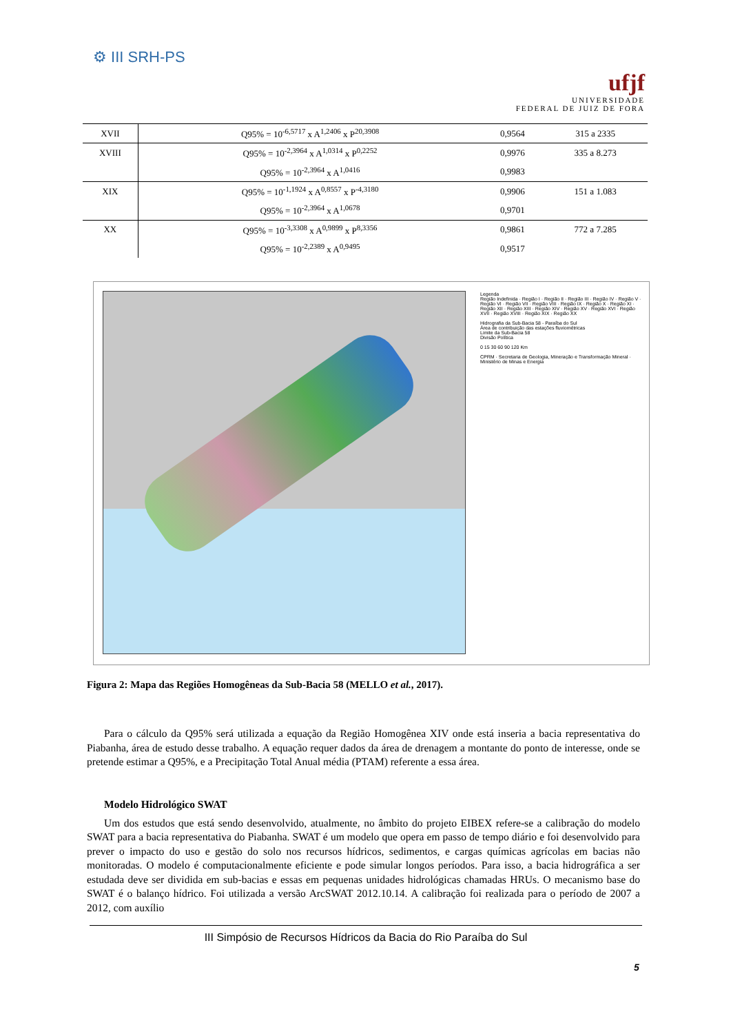⚙ III SRH-PS
ufjf
UNIVERSIDADE
FEDERAL DE JUIZ DE FORA
| XVII | Q95% = 10<sup>-6,5717</sup> x A<sup>1,2406</sup> x P<sup>20,3908</sup> | 0,9564 | 315 a 2335 |
| XVIII | Q95% = 10<sup>-2,3964</sup> x A<sup>1,0314</sup> x P<sup>0,2252</sup> | 0,9976 | 335 a 8.273 |
| | Q95% = 10<sup>-2,3964</sup> x A<sup>1,0416</sup> | 0,9983 | |
| XIX | Q95% = 10<sup>-1,1924</sup> x A<sup>0,8557</sup> x P<sup>-4,3180</sup> | 0,9906 | 151 a 1.083 |
| | Q95% = 10<sup>-2,3964</sup> x A<sup>1,0678</sup> | 0,9701 | |
| XX | Q95% = 10<sup>-3,3308</sup> x A<sup>0,9899</sup> x P<sup>8,3356</sup> | 0,9861 | 772 a 7.285 |
| | Q95% = 10<sup>-2,2389</sup> x A<sup>0,9495</sup> | 0,9517 | |
Legenda
Região Indefinida · Região I · Região II · Região III · Região IV · Região V · Região VI · Região VII · Região VIII · Região IX · Região X · Região XI · Região XII · Região XIII · Região XIV · Região XV · Região XVI · Região XVII · Região XVIII · Região XIX · Região XX
Hidrografia da Sub-Bacia 58 - Paraíba do Sul
Área de contribuição das estações fluviométricas
Limite da Sub-Bacia 58
Divisão Política
0 15 30 60 90 120 Km
CPRM · Secretaria de Geologia, Mineração e Transformação Mineral · Ministério de Minas e Energia
Figura 2: Mapa das Regiões Homogêneas da Sub-Bacia 58 (MELLO et al., 2017).
Para o cálculo da Q95% será utilizada a equação da Região Homogênea XIV onde está inseria a bacia representativa do Piabanha, área de estudo desse trabalho. A equação requer dados da área de drenagem a montante do ponto de interesse, onde se pretende estimar a Q95%, e a Precipitação Total Anual média (PTAM) referente a essa área.
Modelo Hidrológico SWAT
Um dos estudos que está sendo desenvolvido, atualmente, no âmbito do projeto EIBEX refere-se a calibração do modelo SWAT para a bacia representativa do Piabanha. SWAT é um modelo que opera em passo de tempo diário e foi desenvolvido para prever o impacto do uso e gestão do solo nos recursos hídricos, sedimentos, e cargas químicas agrícolas em bacias não monitoradas. O modelo é computacionalmente eficiente e pode simular longos períodos. Para isso, a bacia hidrográfica a ser estudada deve ser dividida em sub-bacias e essas em pequenas unidades hidrológicas chamadas HRUs. O mecanismo base do SWAT é o balanço hídrico. Foi utilizada a versão ArcSWAT 2012.10.14. A calibração foi realizada para o período de 2007 a 2012, com auxílio
III Simpósio de Recursos Hídricos da Bacia do Rio Paraíba do Sul
5